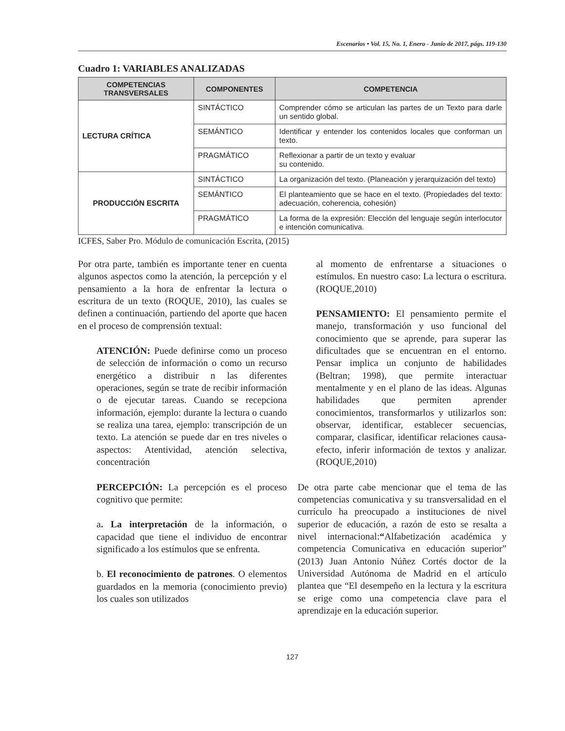Escenarios • Vol. 15, No. 1, Enero - Junio de 2017, págs. 119-130
Cuadro 1: VARIABLES ANALIZADAS
| COMPETENCIAS TRANSVERSALES | COMPONENTES | COMPETENCIA |
| --- | --- | --- |
| LECTURA CRÍTICA | SINTÁCTICO | Comprender cómo se articulan las partes de un Texto para darle un sentido global. |
| | SEMÁNTICO | Identificar y entender los contenidos locales que conforman un texto. |
| | PRAGMÁTICO | Reflexionar a partir de un texto y evaluar su contenido. |
| PRODUCCIÓN ESCRITA | SINTÁCTICO | La organización del texto. (Planeación y jerarquización del texto) |
| | SEMÁNTICO | El planteamiento que se hace en el texto. (Propiedades del texto: adecuación, coherencia, cohesión) |
| | PRAGMÁTICO | La forma de la expresión: Elección del lenguaje según interlocutor e intención comunicativa. |
ICFES, Saber Pro. Módulo de comunicación Escrita, (2015)
Por otra parte, también es importante tener en cuenta algunos aspectos como la atención, la percepción y el pensamiento a la hora de enfrentar la lectura o escritura de un texto (ROQUE, 2010), las cuales se definen a continuación, partiendo del aporte que hacen en el proceso de comprensión textual:
ATENCIÓN: Puede definirse como un proceso de selección de información o como un recurso energético a distribuir n las diferentes operaciones, según se trate de recibir información o de ejecutar tareas. Cuando se recepciona información, ejemplo: durante la lectura o cuando se realiza una tarea, ejemplo: transcripción de un texto. La atención se puede dar en tres niveles o aspectos: Atentividad, atención selectiva, concentración
PERCEPCIÓN: La percepción es el proceso cognitivo que permite:
a. La interpretación de la información, o capacidad que tiene el individuo de encontrar significado a los estímulos que se enfrenta.
b. El reconocimiento de patrones. O elementos guardados en la memoria (conocimiento previo) los cuales son utilizados
al momento de enfrentarse a situaciones o estímulos. En nuestro caso: La lectura o escritura. (ROQUE,2010)
PENSAMIENTO: El pensamiento permite el manejo, transformación y uso funcional del conocimiento que se aprende, para superar las dificultades que se encuentran en el entorno. Pensar implica un conjunto de habilidades (Beltran; 1998), que permite interactuar mentalmente y en el plano de las ideas. Algunas habilidades que permiten aprender conocimientos, transformarlos y utilizarlos son: observar, identificar, establecer secuencias, comparar, clasificar, identificar relaciones causa-efecto, inferir información de textos y analizar. (ROQUE,2010)
De otra parte cabe mencionar que el tema de las competencias comunicativa y su transversalidad en el currículo ha preocupado a instituciones de nivel superior de educación, a razón de esto se resalta a nivel internacional:“Alfabetización académica y competencia Comunicativa en educación superior” (2013) Juan Antonio Núñez Cortés doctor de la Universidad Autónoma de Madrid en el artículo plantea que “El desempeño en la lectura y la escritura se erige como una competencia clave para el aprendizaje en la educación superior.
127